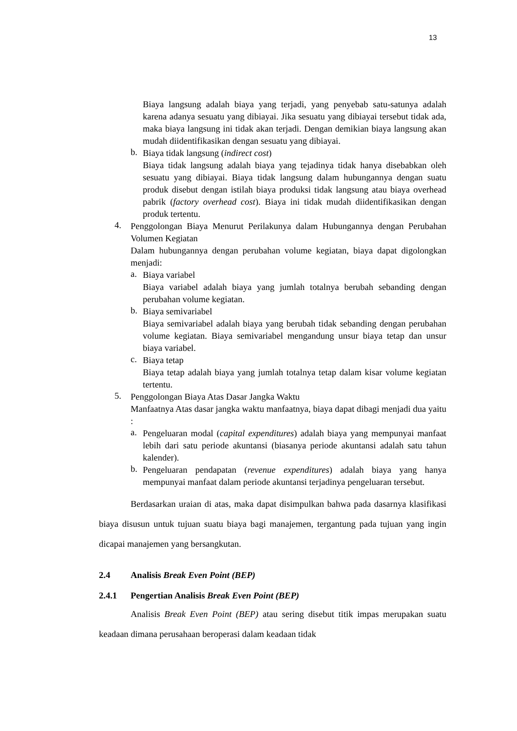13
Biaya langsung adalah biaya yang terjadi, yang penyebab satu-satunya adalah karena adanya sesuatu yang dibiayai. Jika sesuatu yang dibiayai tersebut tidak ada, maka biaya langsung ini tidak akan terjadi. Dengan demikian biaya langsung akan mudah diidentifikasikan dengan sesuatu yang dibiayai.
b.
Biaya tidak langsung (indirect cost)
Biaya tidak langsung adalah biaya yang tejadinya tidak hanya disebabkan oleh sesuatu yang dibiayai. Biaya tidak langsung dalam hubungannya dengan suatu produk disebut dengan istilah biaya produksi tidak langsung atau biaya overhead pabrik (factory overhead cost). Biaya ini tidak mudah diidentifikasikan dengan produk tertentu.
4.
Penggolongan Biaya Menurut Perilakunya dalam Hubungannya dengan Perubahan Volumen Kegiatan
Dalam hubungannya dengan perubahan volume kegiatan, biaya dapat digolongkan menjadi:
a.
Biaya variabel
Biaya variabel adalah biaya yang jumlah totalnya berubah sebanding dengan perubahan volume kegiatan.
b.
Biaya semivariabel
Biaya semivariabel adalah biaya yang berubah tidak sebanding dengan perubahan volume kegiatan. Biaya semivariabel mengandung unsur biaya tetap dan unsur biaya variabel.
c.
Biaya tetap
Biaya tetap adalah biaya yang jumlah totalnya tetap dalam kisar volume kegiatan tertentu.
5.
Penggolongan Biaya Atas Dasar Jangka Waktu
Manfaatnya Atas dasar jangka waktu manfaatnya, biaya dapat dibagi menjadi dua yaitu :
a.
Pengeluaran modal (capital expenditures) adalah biaya yang mempunyai manfaat lebih dari satu periode akuntansi (biasanya periode akuntansi adalah satu tahun kalender).
b.
Pengeluaran pendapatan (revenue expenditures) adalah biaya yang hanya mempunyai manfaat dalam periode akuntansi terjadinya pengeluaran tersebut.
Berdasarkan uraian di atas, maka dapat disimpulkan bahwa pada dasarnya klasifikasi biaya disusun untuk tujuan suatu biaya bagi manajemen, tergantung pada tujuan yang ingin dicapai manajemen yang bersangkutan.
2.4 Analisis Break Even Point (BEP)
2.4.1 Pengertian Analisis Break Even Point (BEP)
Analisis Break Even Point (BEP) atau sering disebut titik impas merupakan suatu keadaan dimana perusahaan beroperasi dalam keadaan tidak